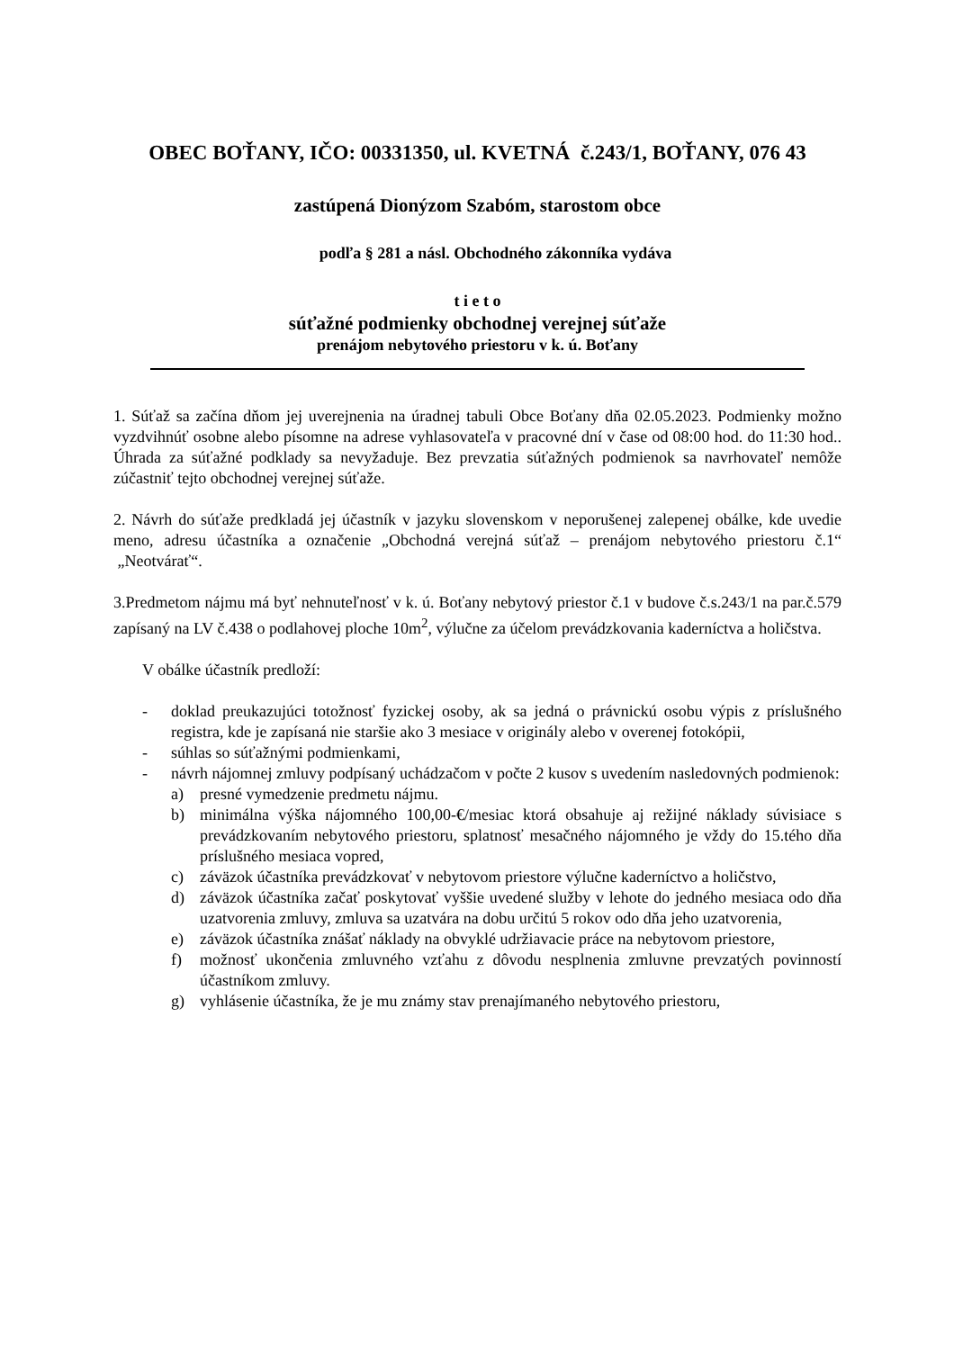OBEC BOŤANY, IČO: 00331350, ul. KVETNÁ č.243/1, BOŤANY, 076 43
zastúpená Dionýzom Szabóm, starostom obce
podľa § 281 a násl. Obchodného zákonníka vydáva
t i e t o
súťažné podmienky obchodnej verejnej súťaže
prenájom nebytového priestoru v k. ú. Boťany
1. Súťaž sa začína dňom jej uverejnenia na úradnej tabuli Obce Boťany dňa 02.05.2023. Podmienky možno vyzdvihnúť osobne alebo písomne na adrese vyhlasovateľa v pracovné dní v čase od 08:00 hod. do 11:30 hod.. Úhrada za súťažné podklady sa nevyžaduje. Bez prevzatia súťažných podmienok sa navrhovateľ nemôže zúčastniť tejto obchodnej verejnej súťaže.
2. Návrh do súťaže predkladá jej účastník v jazyku slovenskom v neporušenej zalepenej obálke, kde uvedie meno, adresu účastníka a označenie „Obchodná verejná súťaž – prenájom nebytového priestoru č.1“ „Neotvárať“.
3.Predmetom nájmu má byť nehnuteľnosť v k. ú. Boťany nebytový priestor č.1 v budove č.s.243/1 na par.č.579 zapísaný na LV č.438 o podlahovej ploche 10m<sup>2</sup>, výlučne za účelom prevádzkovania kaderníctva a holičstva.
V obálke účastník predloží:
- doklad preukazujúci totožnosť fyzickej osoby, ak sa jedná o právnickú osobu výpis z príslušného registra, kde je zapísaná nie staršie ako 3 mesiace v originály alebo v overenej fotokópii,
- súhlas so súťažnými podmienkami,
- návrh nájomnej zmluvy podpísaný uchádzačom v počte 2 kusov s uvedením nasledovných podmienok:
a) presné vymedzenie predmetu nájmu.
b) minimálna výška nájomného 100,00-€/mesiac ktorá obsahuje aj režijné náklady súvisiace s prevádzkovaním nebytového priestoru, splatnosť mesačného nájomného je vždy do 15.tého dňa príslušného mesiaca vopred,
c) záväzok účastníka prevádzkovať v nebytovom priestore výlučne kaderníctvo a holičstvo,
d) záväzok účastníka začať poskytovať vyššie uvedené služby v lehote do jedného mesiaca odo dňa uzatvorenia zmluvy, zmluva sa uzatvára na dobu určitú 5 rokov odo dňa jeho uzatvorenia,
e) záväzok účastníka znášať náklady na obvyklé udržiavacie práce na nebytovom priestore,
f) možnosť ukončenia zmluvného vzťahu z dôvodu nesplnenia zmluvne prevzatých povinností účastníkom zmluvy.
g) vyhlásenie účastníka, že je mu známy stav prenajímaného nebytového priestoru,